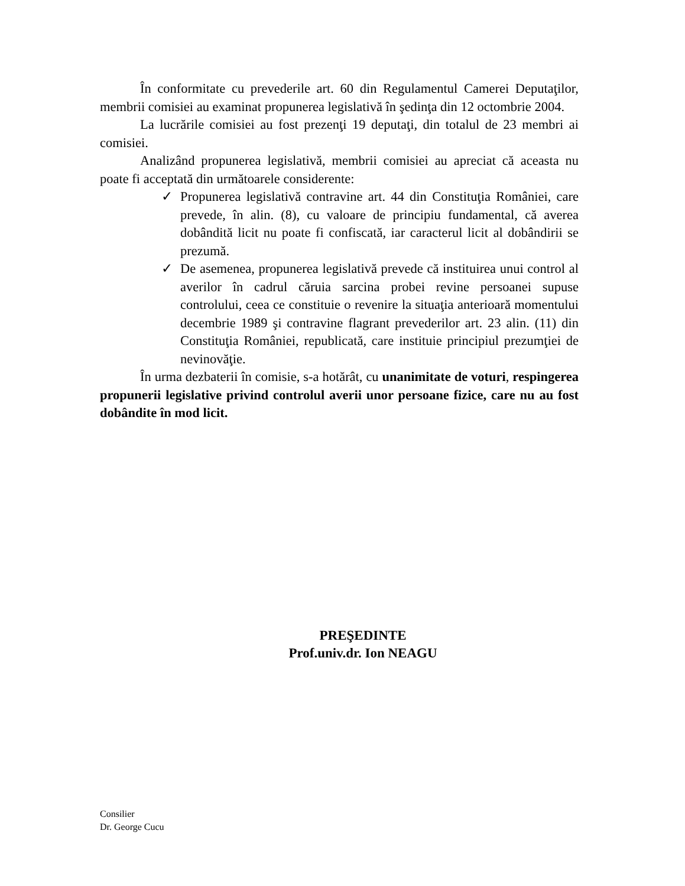În conformitate cu prevederile art. 60 din Regulamentul Camerei Deputaţilor, membrii comisiei au examinat propunerea legislativă în şedinţa din 12 octombrie 2004.
La lucrările comisiei au fost prezenţi 19 deputaţi, din totalul de 23 membri ai comisiei.
Analizând propunerea legislativă, membrii comisiei au apreciat că aceasta nu poate fi acceptată din următoarele considerente:
✓ Propunerea legislativă contravine art. 44 din Constituţia României, care prevede, în alin. (8), cu valoare de principiu fundamental, că averea dobândită licit nu poate fi confiscată, iar caracterul licit al dobândirii se prezumă.
✓ De asemenea, propunerea legislativă prevede că instituirea unui control al averilor în cadrul căruia sarcina probei revine persoanei supuse controlului, ceea ce constituie o revenire la situaţia anterioară momentului decembrie 1989 şi contravine flagrant prevederilor art. 23 alin. (11) din Constituţia României, republicată, care instituie principiul prezumţiei de nevinovăţie.
În urma dezbaterii în comisie, s-a hotărât, cu unanimitate de voturi, respingerea propunerii legislative privind controlul averii unor persoane fizice, care nu au fost dobândite în mod licit.
PREŞEDINTE
Prof.univ.dr. Ion NEAGU
Consilier
Dr. George Cucu